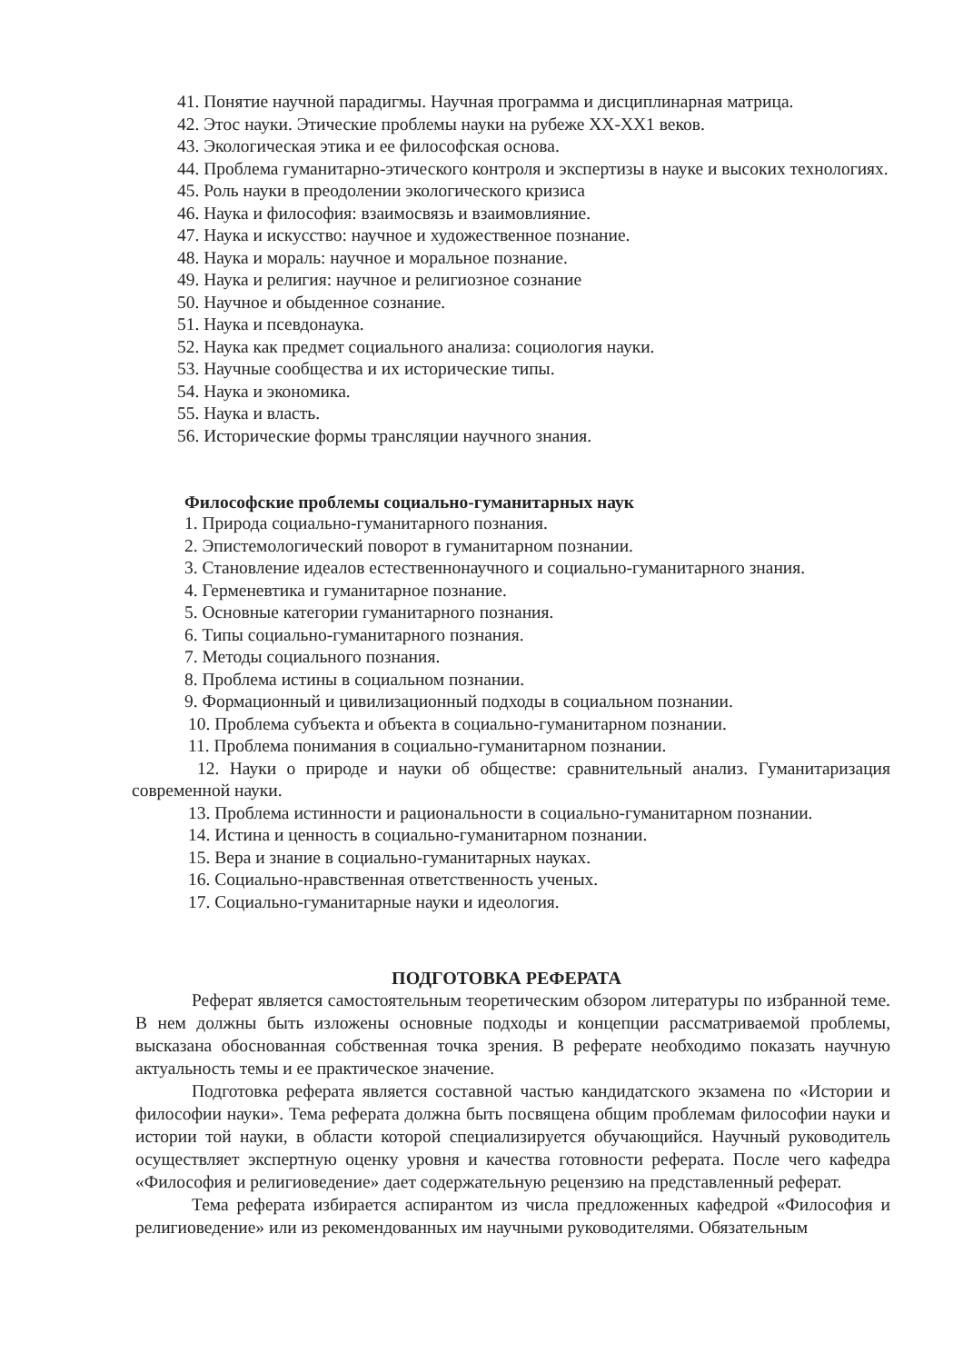41. Понятие научной парадигмы. Научная программа и дисциплинарная матрица.
42. Этос науки. Этические проблемы науки на рубеже XX-XX1 веков.
43. Экологическая этика и ее философская основа.
44. Проблема гуманитарно-этического контроля и экспертизы в науке и высоких технологиях.
45. Роль науки в преодолении экологического кризиса
46. Наука и философия: взаимосвязь и взаимовлияние.
47. Наука и искусство: научное и художественное познание.
48. Наука и мораль: научное и моральное познание.
49. Наука и религия: научное и религиозное сознание
50. Научное и обыденное сознание.
51. Наука и псевдонаука.
52. Наука как предмет социального анализа: социология науки.
53. Научные сообщества и их исторические типы.
54. Наука и экономика.
55. Наука и власть.
56. Исторические формы трансляции научного знания.
Философские проблемы социально-гуманитарных наук
1. Природа социально-гуманитарного познания.
2. Эпистемологический поворот в гуманитарном познании.
3. Становление идеалов естественнонаучного и социально-гуманитарного знания.
4. Герменевтика и гуманитарное познание.
5. Основные категории гуманитарного познания.
6. Типы социально-гуманитарного познания.
7. Методы социального познания.
8. Проблема истины в социальном познании.
9. Формационный и цивилизационный подходы в социальном познании.
10. Проблема субъекта и объекта в социально-гуманитарном познании.
11. Проблема понимания в социально-гуманитарном познании.
12. Науки о природе и науки об обществе: сравнительный анализ. Гуманитаризация современной науки.
13. Проблема истинности и рациональности в социально-гуманитарном познании.
14. Истина и ценность в социально-гуманитарном познании.
15. Вера и знание в социально-гуманитарных науках.
16. Социально-нравственная ответственность ученых.
17. Социально-гуманитарные науки и идеология.
ПОДГОТОВКА РЕФЕРАТА
Реферат является самостоятельным теоретическим обзором литературы по избранной теме. В нем должны быть изложены основные подходы и концепции рассматриваемой проблемы, высказана обоснованная собственная точка зрения. В реферате необходимо показать научную актуальность темы и ее практическое значение.
Подготовка реферата является составной частью кандидатского экзамена по «Истории и философии науки». Тема реферата должна быть посвящена общим проблемам философии науки и истории той науки, в области которой специализируется обучающийся. Научный руководитель осуществляет экспертную оценку уровня и качества готовности реферата. После чего кафедра «Философия и религиоведение» дает содержательную рецензию на представленный реферат.
Тема реферата избирается аспирантом из числа предложенных кафедрой «Философия и религиоведение» или из рекомендованных им научными руководителями. Обязательным